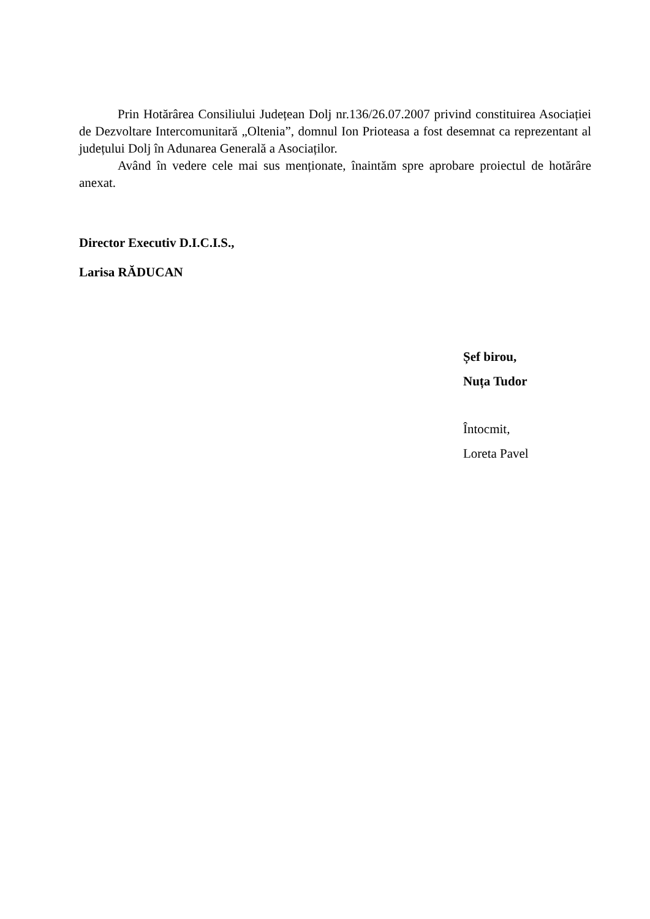Prin Hotărârea Consiliului Județean Dolj nr.136/26.07.2007 privind constituirea Asociației de Dezvoltare Intercomunitară „Oltenia”, domnul Ion Prioteasa a fost desemnat ca reprezentant al județului Dolj în Adunarea Generală a Asociaților.
Având în vedere cele mai sus menționate, înaintăm spre aprobare proiectul de hotărâre anexat.
Director Executiv D.I.C.I.S.,
Larisa RĂDUCAN
Șef birou,
Nuța Tudor
Întocmit,
Loreta Pavel